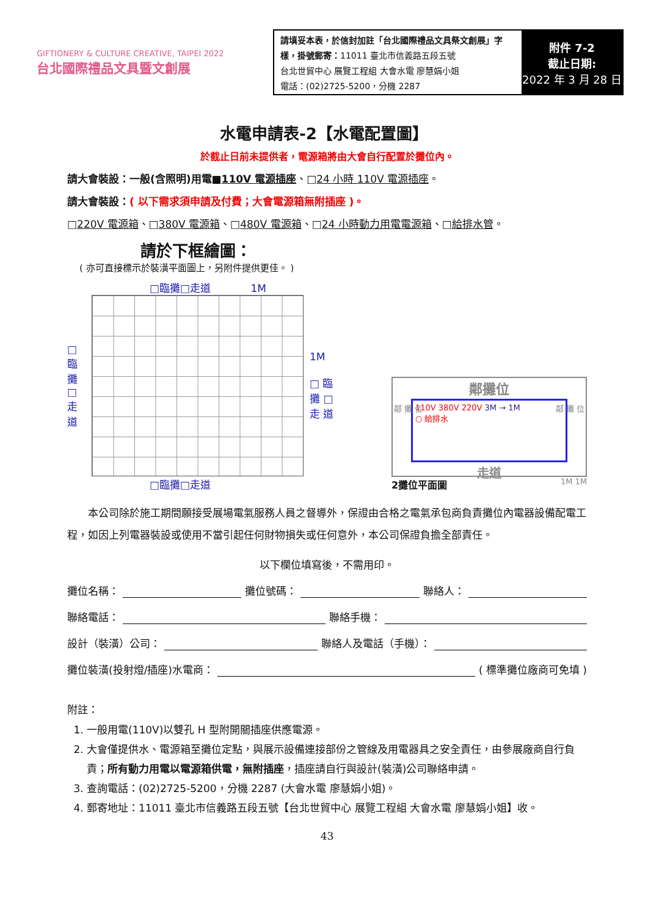GIFTIONERY & CULTURE CREATIVE, TAIPEI 2022
台北國際禮品文具暨文創展
請填妥本表，於信封加註「台北國際禮品文具祭文創展」字樣，掛號郵寄：11011 臺北市信義路五段五號
台北世貿中心 展覽工程組 大會水電 廖慧娟小姐
電話：(02)2725-5200，分機 2287
附件 7-2
截止日期:
2022 年 3 月 28 日
水電申請表-2【水電配置圖】
於截止日前未提供者，電源箱將由大會自行配置於攤位內。
請大會裝設：一般(含照明)用電■110V 電源插座、□24 小時 110V 電源插座。
請大會裝設：( 以下需求須申請及付費；大會電源箱無附插座 )。
□220V 電源箱、□380V 電源箱、□480V 電源箱、□24 小時動力用電電源箱、□給排水管。
請於下框繪圖：
( 亦可直接標示於裝潢平面圖上，另附件提供更佳。 )
□臨攤□走道 1M
□ 臨 攤 □ 走 道
1M
□ 臨 攤 □ 走 道
□臨攤□走道
鄰攤位
110V 380V 220V 3M → 1M
○ 給排水
走道
鄰 攤 位 鄰 攤 位
2攤位平面圖 1M 1M
本公司除於施工期間願接受展場電氣服務人員之督導外，保證由合格之電氣承包商負責攤位內電器設備配電工程，如因上列電器裝設或使用不當引起任何財物損失或任何意外，本公司保證負擔全部責任。
以下欄位填寫後，不需用印。
攤位名稱： 攤位號碼： 聯絡人：
聯絡電話： 聯絡手機：
設計（裝潢）公司： 聯絡人及電話（手機）：
攤位裝潢(投射燈/插座)水電商： ( 標準攤位廠商可免填 )
附註：
1. 一般用電(110V)以雙孔 H 型附開關插座供應電源。
2. 大會僅提供水、電源箱至攤位定點，與展示設備連接部份之管線及用電器具之安全責任，由參展廠商自行負責；所有動力用電以電源箱供電，無附插座，插座請自行與設計(裝潢)公司聯絡申請。
3. 查詢電話：(02)2725-5200，分機 2287 (大會水電 廖慧娟小姐)。
4. 郵寄地址：11011 臺北市信義路五段五號【台北世貿中心 展覽工程組 大會水電 廖慧娟小姐】收。
43